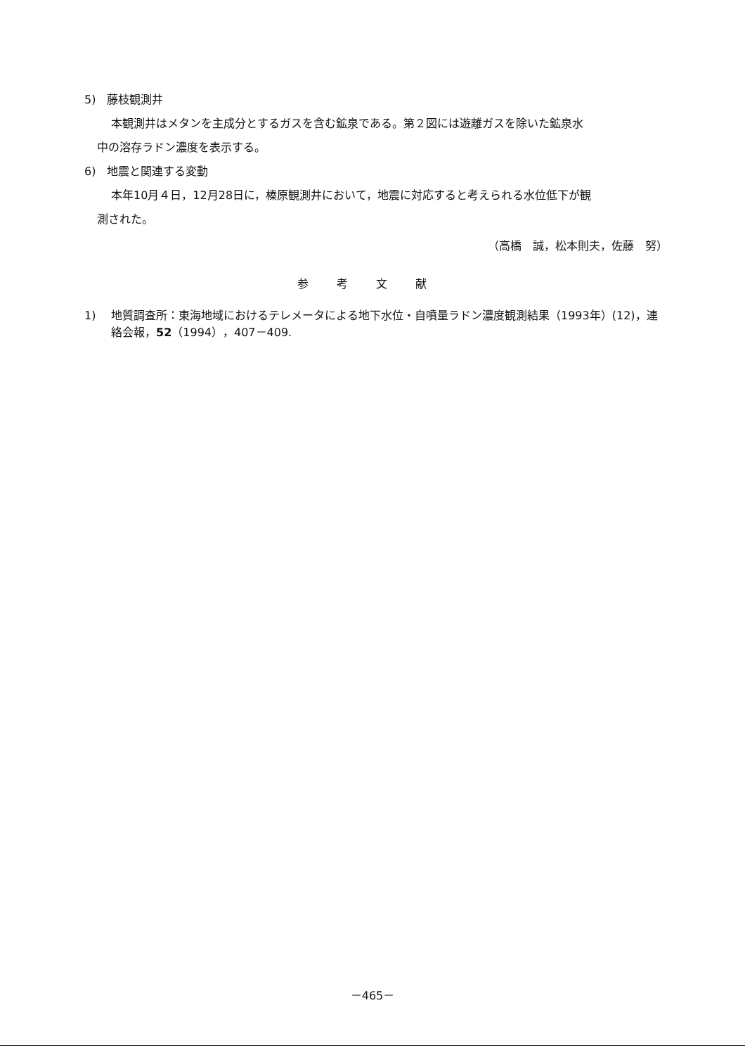5)　藤枝観測井
本観測井はメタンを主成分とするガスを含む鉱泉である。第２図には遊離ガスを除いた鉱泉水
中の溶存ラドン濃度を表示する。
6)　地震と関連する変動
本年10月４日，12月28日に，榛原観測井において，地震に対応すると考えられる水位低下が観
測された。
（高橋　誠，松本則夫，佐藤　努）
参考文献
1) 地質調査所：東海地域におけるテレメータによる地下水位・自噴量ラドン濃度観測結果（1993年）(12)，連絡会報，52（1994），407－409.
－465－